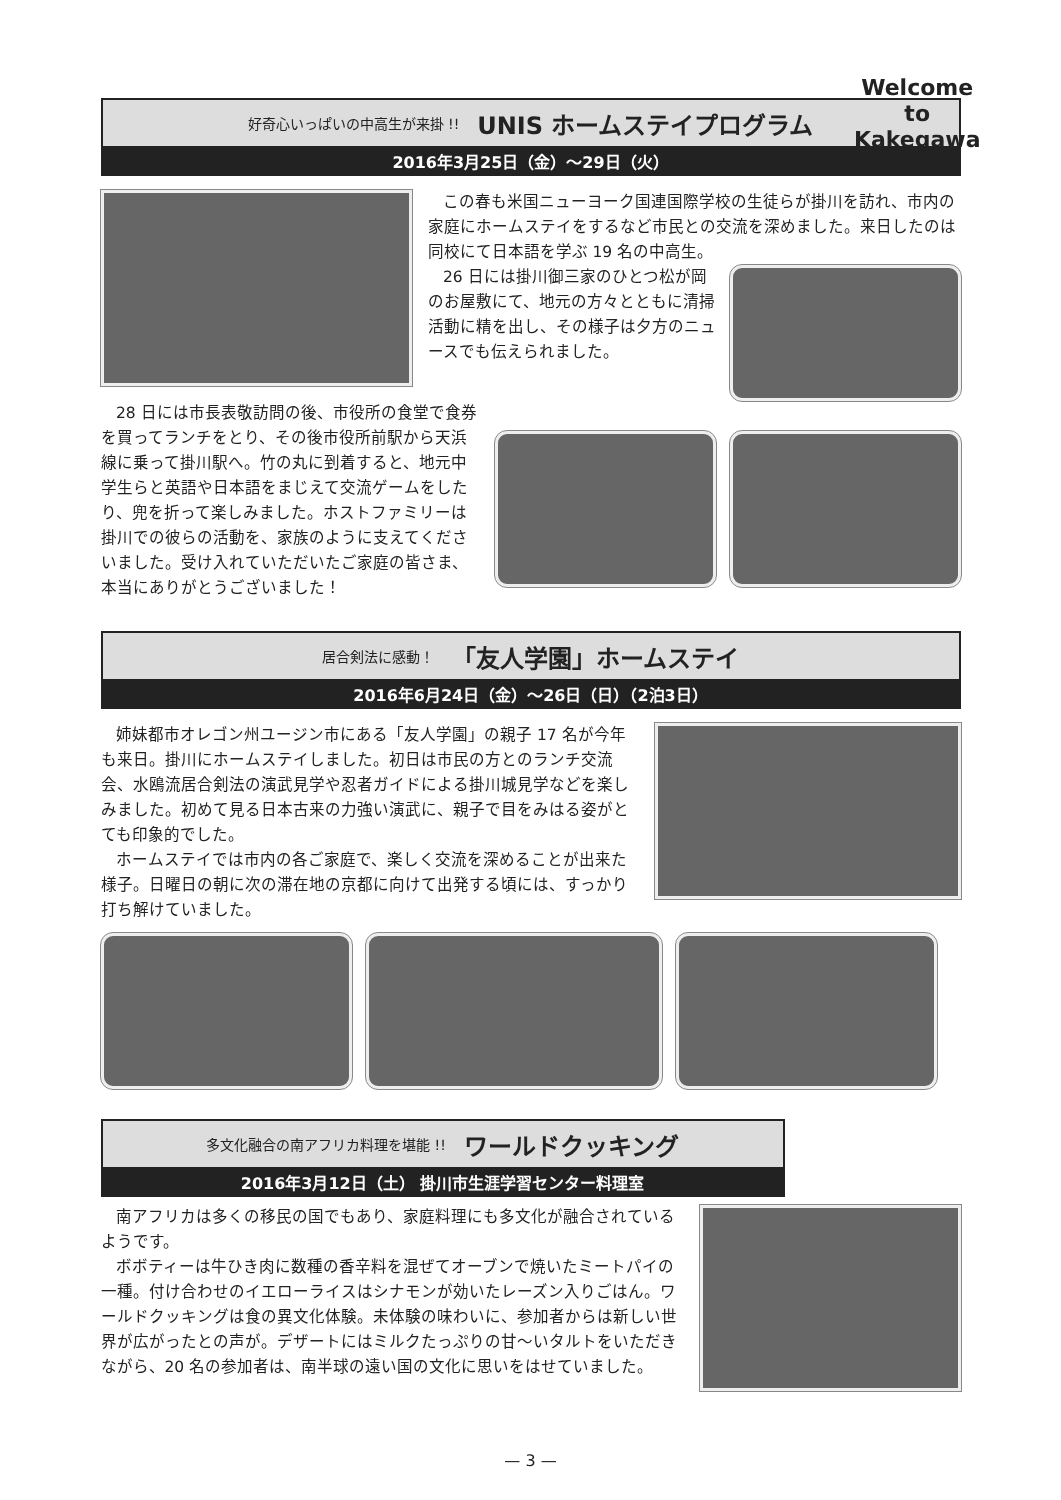Welcome
to
Kakegawa
好奇心いっぱいの中高生が来掛 !! UNIS ホームステイプログラム
2016年3月25日（金）〜29日（火）
この春も米国ニューヨーク国連国際学校の生徒らが掛川を訪れ、市内の家庭にホームステイをするなど市民との交流を深めました。来日したのは同校にて日本語を学ぶ 19 名の中高生。
26 日には掛川御三家のひとつ松が岡のお屋敷にて、地元の方々とともに清掃活動に精を出し、その様子は夕方のニュースでも伝えられました。
28 日には市長表敬訪問の後、市役所の食堂で食券を買ってランチをとり、その後市役所前駅から天浜線に乗って掛川駅へ。竹の丸に到着すると、地元中学生らと英語や日本語をまじえて交流ゲームをしたり、兜を折って楽しみました。ホストファミリーは掛川での彼らの活動を、家族のように支えてくださいました。受け入れていただいたご家庭の皆さま、本当にありがとうございました！
居合剣法に感動！ 「友人学園」ホームステイ
2016年6月24日（金）〜26日（日）（2泊3日）
姉妹都市オレゴン州ユージン市にある「友人学園」の親子 17 名が今年も来日。掛川にホームステイしました。初日は市民の方とのランチ交流会、水鴎流居合剣法の演武見学や忍者ガイドによる掛川城見学などを楽しみました。初めて見る日本古来の力強い演武に、親子で目をみはる姿がとても印象的でした。
ホームステイでは市内の各ご家庭で、楽しく交流を深めることが出来た様子。日曜日の朝に次の滞在地の京都に向けて出発する頃には、すっかり打ち解けていました。
多文化融合の南アフリカ料理を堪能 !! ワールドクッキング
2016年3月12日（土） 掛川市生涯学習センター料理室
南アフリカは多くの移民の国でもあり、家庭料理にも多文化が融合されているようです。
ボボティーは牛ひき肉に数種の香辛料を混ぜてオーブンで焼いたミートパイの一種。付け合わせのイエローライスはシナモンが効いたレーズン入りごはん。ワールドクッキングは食の異文化体験。未体験の味わいに、参加者からは新しい世界が広がったとの声が。デザートにはミルクたっぷりの甘〜いタルトをいただきながら、20 名の参加者は、南半球の遠い国の文化に思いをはせていました。
— 3 —